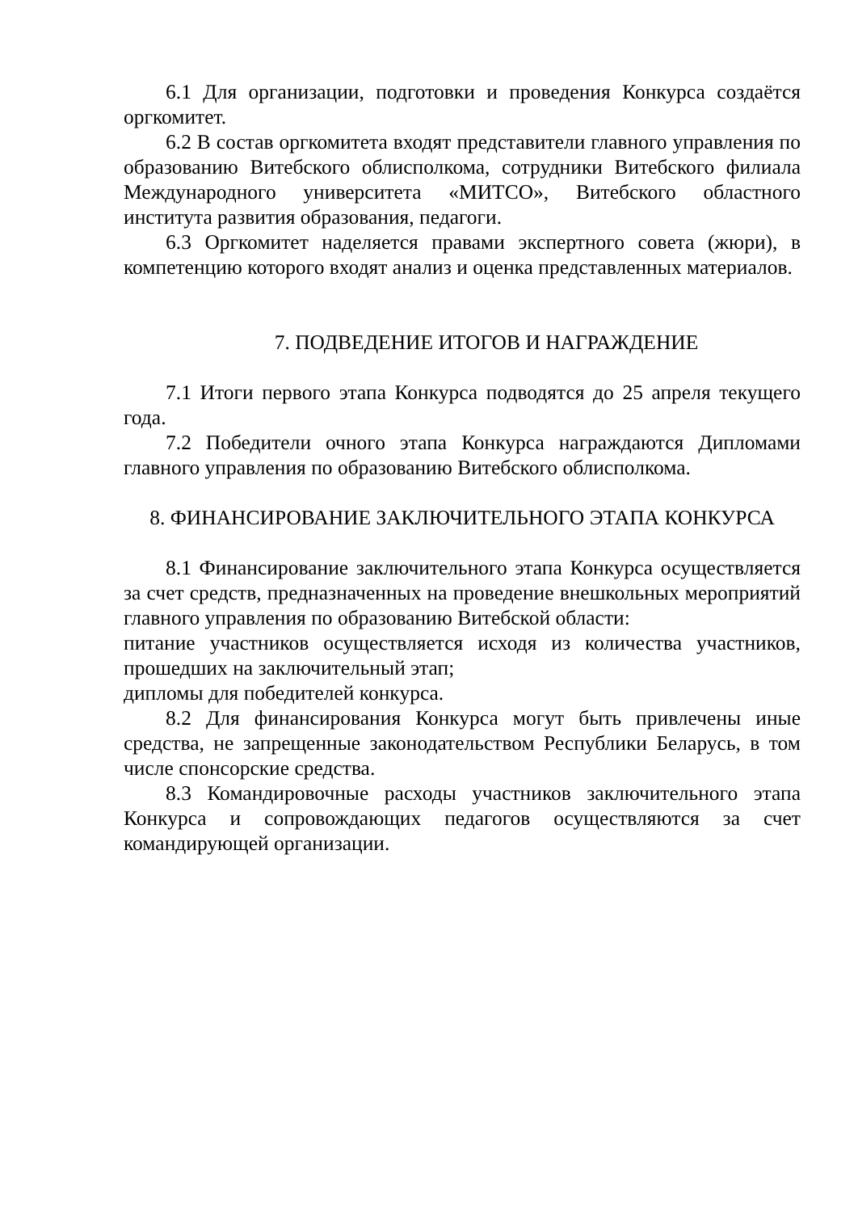6.1 Для организации, подготовки и проведения Конкурса создаётся оргкомитет.
6.2 В состав оргкомитета входят представители главного управления по образованию Витебского облисполкома, сотрудники Витебского филиала Международного университета «МИТСО», Витебского областного института развития образования, педагоги.
6.3 Оргкомитет наделяется правами экспертного совета (жюри), в компетенцию которого входят анализ и оценка представленных материалов.
7. ПОДВЕДЕНИЕ ИТОГОВ И НАГРАЖДЕНИЕ
7.1 Итоги первого этапа Конкурса подводятся до 25 апреля текущего года.
7.2 Победители очного этапа Конкурса награждаются Дипломами главного управления по образованию Витебского облисполкома.
8. ФИНАНСИРОВАНИЕ ЗАКЛЮЧИТЕЛЬНОГО ЭТАПА КОНКУРСА
8.1 Финансирование заключительного этапа Конкурса осуществляется за счет средств, предназначенных на проведение внешкольных мероприятий главного управления по образованию Витебской области:
питание участников осуществляется исходя из количества участников, прошедших на заключительный этап;
дипломы для победителей конкурса.
8.2 Для финансирования Конкурса могут быть привлечены иные средства, не запрещенные законодательством Республики Беларусь, в том числе спонсорские средства.
8.3 Командировочные расходы участников заключительного этапа Конкурса и сопровождающих педагогов осуществляются за счет командирующей организации.